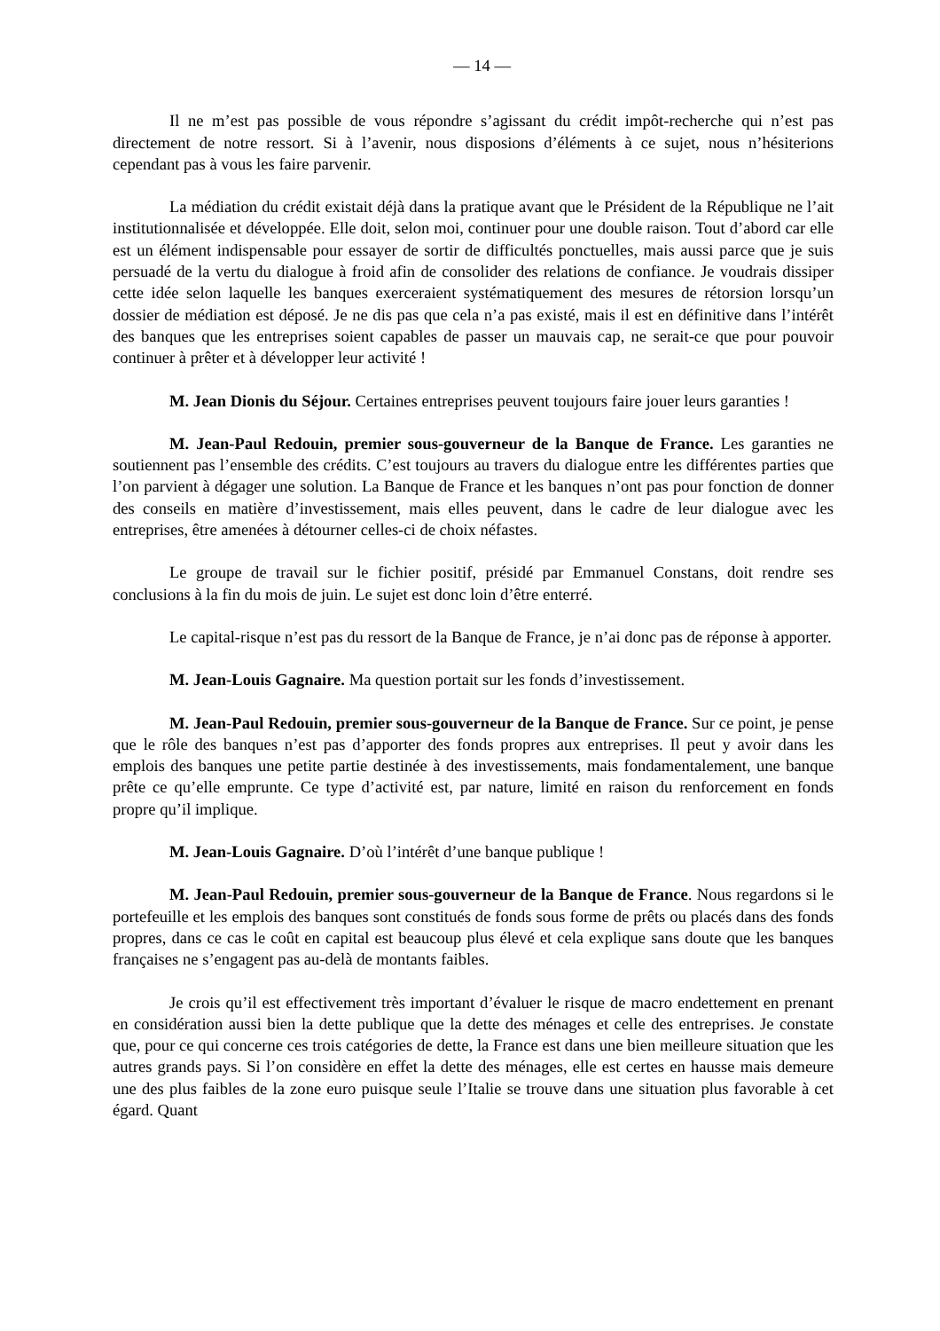— 14 —
Il ne m’est pas possible de vous répondre s’agissant du crédit impôt-recherche qui n’est pas directement de notre ressort. Si à l’avenir, nous disposions d’éléments à ce sujet, nous n’hésiterions cependant pas à vous les faire parvenir.
La médiation du crédit existait déjà dans la pratique avant que le Président de la République ne l’ait institutionnalisée et développée. Elle doit, selon moi, continuer pour une double raison. Tout d’abord car elle est un élément indispensable pour essayer de sortir de difficultés ponctuelles, mais aussi parce que je suis persuadé de la vertu du dialogue à froid afin de consolider des relations de confiance. Je voudrais dissiper cette idée selon laquelle les banques exerceraient systématiquement des mesures de rétorsion lorsqu’un dossier de médiation est déposé. Je ne dis pas que cela n’a pas existé, mais il est en définitive dans l’intérêt des banques que les entreprises soient capables de passer un mauvais cap, ne serait-ce que pour pouvoir continuer à prêter et à développer leur activité !
M. Jean Dionis du Séjour. Certaines entreprises peuvent toujours faire jouer leurs garanties !
M. Jean-Paul Redouin, premier sous-gouverneur de la Banque de France. Les garanties ne soutiennent pas l’ensemble des crédits. C’est toujours au travers du dialogue entre les différentes parties que l’on parvient à dégager une solution. La Banque de France et les banques n’ont pas pour fonction de donner des conseils en matière d’investissement, mais elles peuvent, dans le cadre de leur dialogue avec les entreprises, être amenées à détourner celles-ci de choix néfastes.
Le groupe de travail sur le fichier positif, présidé par Emmanuel Constans, doit rendre ses conclusions à la fin du mois de juin. Le sujet est donc loin d’être enterré.
Le capital-risque n’est pas du ressort de la Banque de France, je n’ai donc pas de réponse à apporter.
M. Jean-Louis Gagnaire. Ma question portait sur les fonds d’investissement.
M. Jean-Paul Redouin, premier sous-gouverneur de la Banque de France. Sur ce point, je pense que le rôle des banques n’est pas d’apporter des fonds propres aux entreprises. Il peut y avoir dans les emplois des banques une petite partie destinée à des investissements, mais fondamentalement, une banque prête ce qu’elle emprunte. Ce type d’activité est, par nature, limité en raison du renforcement en fonds propre qu’il implique.
M. Jean-Louis Gagnaire. D’où l’intérêt d’une banque publique !
M. Jean-Paul Redouin, premier sous-gouverneur de la Banque de France. Nous regardons si le portefeuille et les emplois des banques sont constitués de fonds sous forme de prêts ou placés dans des fonds propres, dans ce cas le coût en capital est beaucoup plus élevé et cela explique sans doute que les banques françaises ne s’engagent pas au-delà de montants faibles.
Je crois qu’il est effectivement très important d’évaluer le risque de macro endettement en prenant en considération aussi bien la dette publique que la dette des ménages et celle des entreprises. Je constate que, pour ce qui concerne ces trois catégories de dette, la France est dans une bien meilleure situation que les autres grands pays. Si l’on considère en effet la dette des ménages, elle est certes en hausse mais demeure une des plus faibles de la zone euro puisque seule l’Italie se trouve dans une situation plus favorable à cet égard. Quant